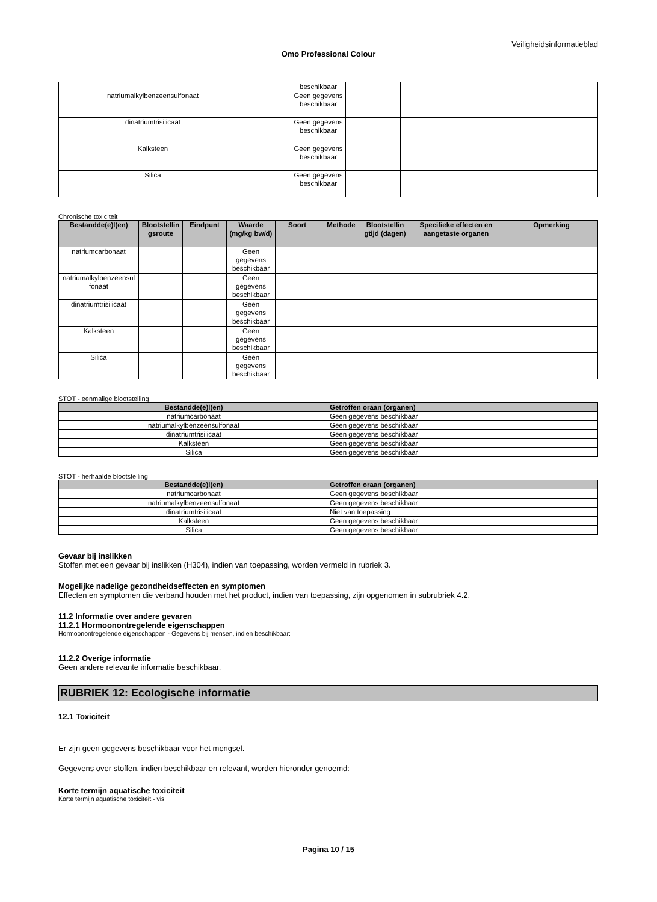Veiligheidsinformatieblad
Omo Professional Colour
| | | beschikbaar | | | | |
| natriumalkylbenzeensulfonaat | | Geen gegevens beschikbaar | | | | |
| dinatriumtrisilicaat | | Geen gegevens beschikbaar | | | | |
| Kalksteen | | Geen gegevens beschikbaar | | | | |
| Silica | | Geen gegevens beschikbaar | | | | |
Chronische toxiciteit
| Bestandde(e)l(en) | Blootstellin gsroute | Eindpunt | Waarde (mg/kg bw/d) | Soort | Methode | Blootstellin gtijd (dagen) | Specifieke effecten en aangetaste organen | Opmerking |
| --- | --- | --- | --- | --- | --- | --- | --- | --- |
| natriumcarbonaat | | | Geen gegevens beschikbaar | | | | | |
| natriumalkylbenzeensul fonaat | | | Geen gegevens beschikbaar | | | | | |
| dinatriumtrisilicaat | | | Geen gegevens beschikbaar | | | | | |
| Kalksteen | | | Geen gegevens beschikbaar | | | | | |
| Silica | | | Geen gegevens beschikbaar | | | | | |
STOT - eenmalige blootstelling
| Bestandde(e)l(en) | Getroffen oraan (organen) |
| --- | --- |
| natriumcarbonaat | Geen gegevens beschikbaar |
| natriumalkylbenzeensulfonaat | Geen gegevens beschikbaar |
| dinatriumtrisilicaat | Geen gegevens beschikbaar |
| Kalksteen | Geen gegevens beschikbaar |
| Silica | Geen gegevens beschikbaar |
STOT - herhaalde blootstelling
| Bestandde(e)l(en) | Getroffen oraan (organen) |
| --- | --- |
| natriumcarbonaat | Geen gegevens beschikbaar |
| natriumalkylbenzeensulfonaat | Geen gegevens beschikbaar |
| dinatriumtrisilicaat | Niet van toepassing |
| Kalksteen | Geen gegevens beschikbaar |
| Silica | Geen gegevens beschikbaar |
Gevaar bij inslikken
Stoffen met een gevaar bij inslikken (H304), indien van toepassing, worden vermeld in rubriek 3.
Mogelijke nadelige gezondheidseffecten en symptomen
Effecten en symptomen die verband houden met het product, indien van toepassing, zijn opgenomen in subrubriek 4.2.
11.2 Informatie over andere gevaren
11.2.1 Hormoonontregelende eigenschappen
Hormoonontregelende eigenschappen - Gegevens bij mensen, indien beschikbaar:
11.2.2 Overige informatie
Geen andere relevante informatie beschikbaar.
RUBRIEK 12: Ecologische informatie
12.1 Toxiciteit
Er zijn geen gegevens beschikbaar voor het mengsel.
Gegevens over stoffen, indien beschikbaar en relevant, worden hieronder genoemd:
Korte termijn aquatische toxiciteit
Korte termijn aquatische toxiciteit - vis
Pagina 10 / 15